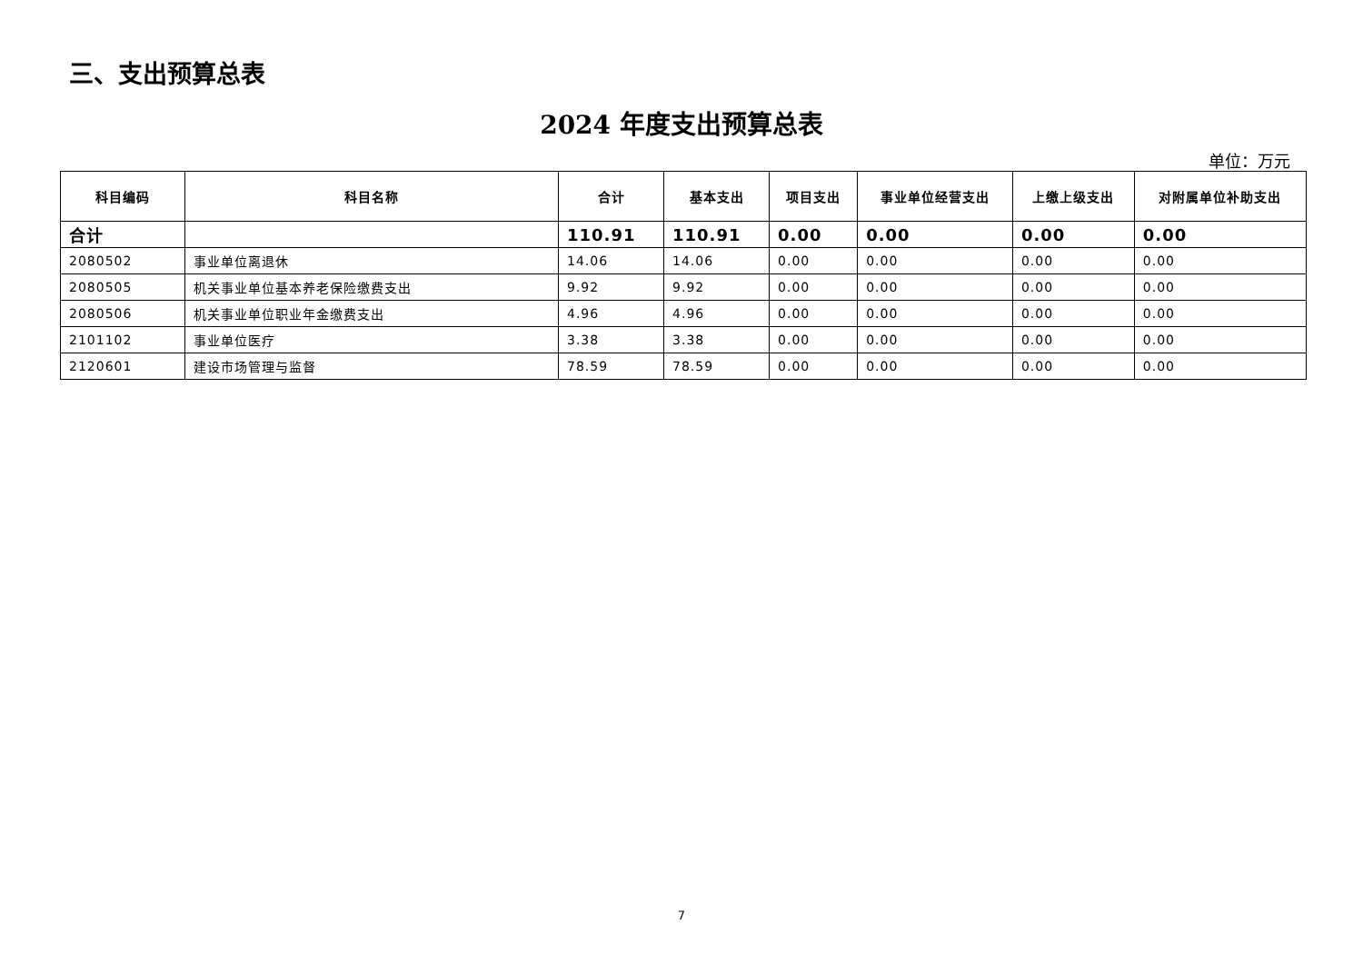三、支出预算总表
2024 年度支出预算总表
单位：万元
| 科目编码 | 科目名称 | 合计 | 基本支出 | 项目支出 | 事业单位经营支出 | 上缴上级支出 | 对附属单位补助支出 |
| --- | --- | --- | --- | --- | --- | --- | --- |
| 合计 | | 110.91 | 110.91 | 0.00 | 0.00 | 0.00 | 0.00 |
| 2080502 | 事业单位离退休 | 14.06 | 14.06 | 0.00 | 0.00 | 0.00 | 0.00 |
| 2080505 | 机关事业单位基本养老保险缴费支出 | 9.92 | 9.92 | 0.00 | 0.00 | 0.00 | 0.00 |
| 2080506 | 机关事业单位职业年金缴费支出 | 4.96 | 4.96 | 0.00 | 0.00 | 0.00 | 0.00 |
| 2101102 | 事业单位医疗 | 3.38 | 3.38 | 0.00 | 0.00 | 0.00 | 0.00 |
| 2120601 | 建设市场管理与监督 | 78.59 | 78.59 | 0.00 | 0.00 | 0.00 | 0.00 |
7